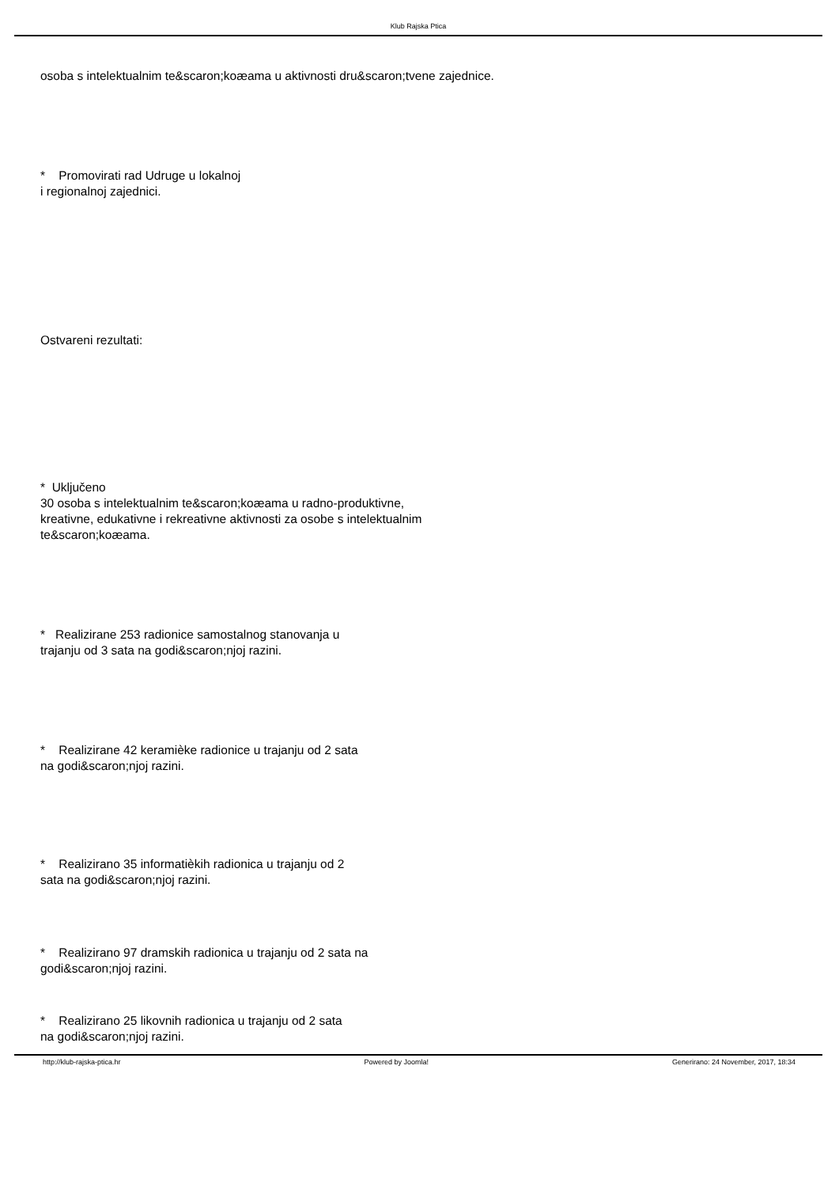Klub Rajska Ptica
osoba s intelektualnim te&scaron;koæama u aktivnosti dru&scaron;tvene zajednice.
* Promovirati rad Udruge u lokalnoj
i regionalnoj zajednici.
Ostvareni rezultati:
* Uključeno
30 osoba s intelektualnim te&scaron;koæama u radno-produktivne,
kreativne, edukativne i rekreativne aktivnosti za osobe s intelektualnim
te&scaron;koæama.
* Realizirane 253 radionice samostalnog stanovanja u
trajanju od 3 sata na godi&scaron;njoj razini.
* Realizirane 42 keramièke radionice u trajanju od 2 sata
na godi&scaron;njoj razini.
* Realizirano 35 informatièkih radionica u trajanju od 2
sata na godi&scaron;njoj razini.
* Realizirano 97 dramskih radionica u trajanju od 2 sata na
godi&scaron;njoj razini.
* Realizirano 25 likovnih radionica u trajanju od 2 sata
na godi&scaron;njoj razini.
http://klub-rajska-ptica.hr Powered by Joomla! Generirano: 24 November, 2017, 18:34